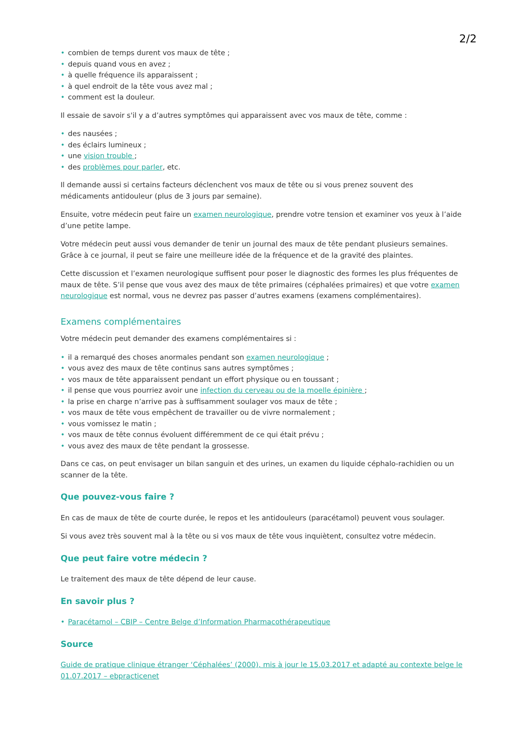2/2
• combien de temps durent vos maux de tête ;
• depuis quand vous en avez ;
• à quelle fréquence ils apparaissent ;
• à quel endroit de la tête vous avez mal ;
• comment est la douleur.
Il essaie de savoir s'il y a d’autres symptômes qui apparaissent avec vos maux de tête, comme :
• des nausées ;
• des éclairs lumineux ;
• une vision trouble ;
• des problèmes pour parler, etc.
Il demande aussi si certains facteurs déclenchent vos maux de tête ou si vous prenez souvent des médicaments antidouleur (plus de 3 jours par semaine).
Ensuite, votre médecin peut faire un examen neurologique, prendre votre tension et examiner vos yeux à l’aide d’une petite lampe.
Votre médecin peut aussi vous demander de tenir un journal des maux de tête pendant plusieurs semaines. Grâce à ce journal, il peut se faire une meilleure idée de la fréquence et de la gravité des plaintes.
Cette discussion et l’examen neurologique suffisent pour poser le diagnostic des formes les plus fréquentes de maux de tête. S’il pense que vous avez des maux de tête primaires (céphalées primaires) et que votre examen neurologique est normal, vous ne devrez pas passer d’autres examens (examens complémentaires).
Examens complémentaires
Votre médecin peut demander des examens complémentaires si :
• il a remarqué des choses anormales pendant son examen neurologique ;
• vous avez des maux de tête continus sans autres symptômes ;
• vos maux de tête apparaissent pendant un effort physique ou en toussant ;
• il pense que vous pourriez avoir une infection du cerveau ou de la moelle épinière ;
• la prise en charge n’arrive pas à suffisamment soulager vos maux de tête ;
• vos maux de tête vous empêchent de travailler ou de vivre normalement ;
• vous vomissez le matin ;
• vos maux de tête connus évoluent différemment de ce qui était prévu ;
• vous avez des maux de tête pendant la grossesse.
Dans ce cas, on peut envisager un bilan sanguin et des urines, un examen du liquide céphalo-rachidien ou un scanner de la tête.
Que pouvez-vous faire ?
En cas de maux de tête de courte durée, le repos et les antidouleurs (paracétamol) peuvent vous soulager.
Si vous avez très souvent mal à la tête ou si vos maux de tête vous inquiètent, consultez votre médecin.
Que peut faire votre médecin ?
Le traitement des maux de tête dépend de leur cause.
En savoir plus ?
• Paracétamol – CBIP – Centre Belge d’Information Pharmacothérapeutique
Source
Guide de pratique clinique étranger ‘Céphalées’ (2000), mis à jour le 15.03.2017 et adapté au contexte belge le 01.07.2017 – ebpracticenet